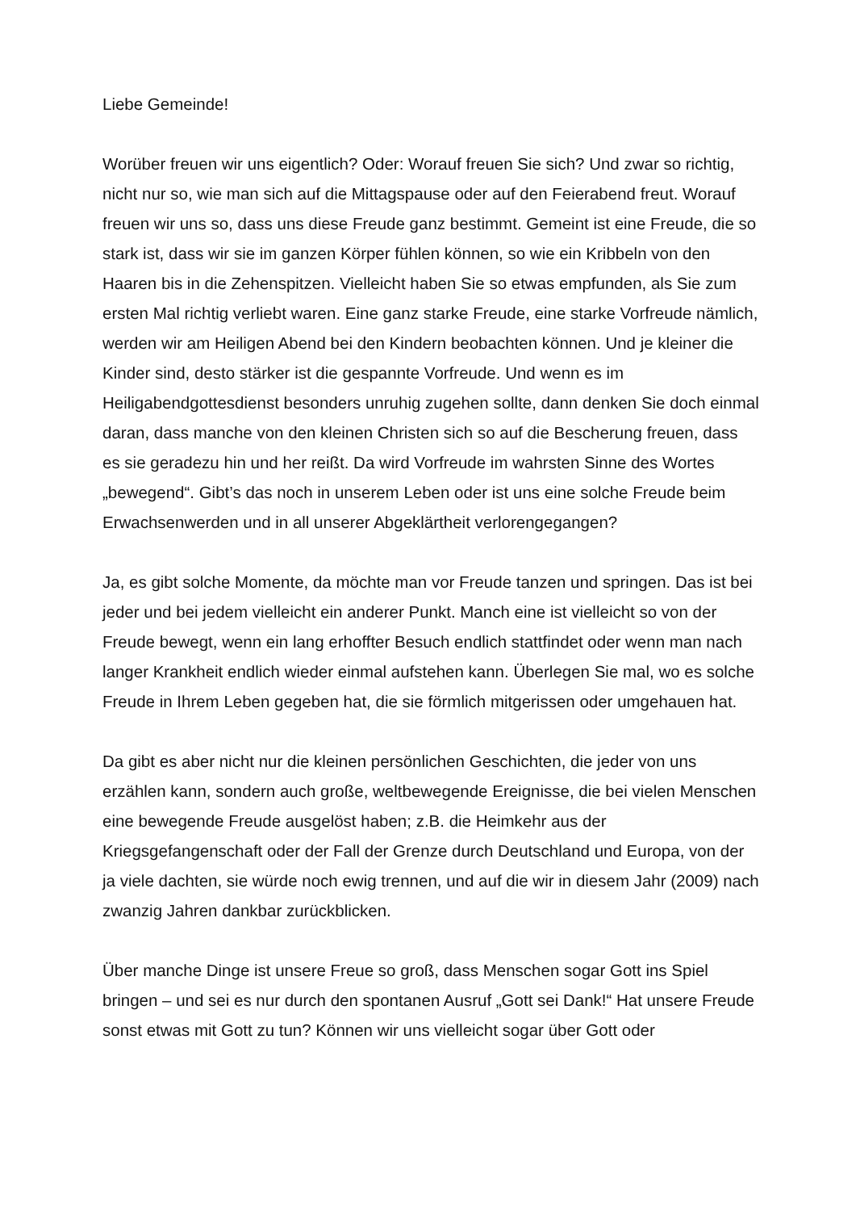Liebe Gemeinde!
Worüber freuen wir uns eigentlich? Oder: Worauf freuen Sie sich? Und zwar so richtig, nicht nur so, wie man sich auf die Mittagspause oder auf den Feierabend freut. Worauf freuen wir uns so, dass uns diese Freude ganz bestimmt. Gemeint ist eine Freude, die so stark ist, dass wir sie im ganzen Körper fühlen können, so wie ein Kribbeln von den Haaren bis in die Zehenspitzen. Vielleicht haben Sie so etwas empfunden, als Sie zum ersten Mal richtig verliebt waren. Eine ganz starke Freude, eine starke Vorfreude nämlich, werden wir am Heiligen Abend bei den Kindern beobachten können. Und je kleiner die Kinder sind, desto stärker ist die gespannte Vorfreude. Und wenn es im Heiligabendgottesdienst besonders unruhig zugehen sollte, dann denken Sie doch einmal daran, dass manche von den kleinen Christen sich so auf die Bescherung freuen, dass es sie geradezu hin und her reißt. Da wird Vorfreude im wahrsten Sinne des Wortes „bewegend“. Gibt’s das noch in unserem Leben oder ist uns eine solche Freude beim Erwachsenwerden und in all unserer Abgeklärtheit verlorengegangen?
Ja, es gibt solche Momente, da möchte man vor Freude tanzen und springen. Das ist bei jeder und bei jedem vielleicht ein anderer Punkt. Manch eine ist vielleicht so von der Freude bewegt, wenn ein lang erhoffter Besuch endlich stattfindet oder wenn man nach langer Krankheit endlich wieder einmal aufstehen kann. Überlegen Sie mal, wo es solche Freude in Ihrem Leben gegeben hat, die sie förmlich mitgerissen oder umgehauen hat.
Da gibt es aber nicht nur die kleinen persönlichen Geschichten, die jeder von uns erzählen kann, sondern auch große, weltbewegende Ereignisse, die bei vielen Menschen eine bewegende Freude ausgelöst haben; z.B. die Heimkehr aus der Kriegsgefangenschaft oder der Fall der Grenze durch Deutschland und Europa, von der ja viele dachten, sie würde noch ewig trennen, und auf die wir in diesem Jahr (2009) nach zwanzig Jahren dankbar zurückblicken.
Über manche Dinge ist unsere Freue so groß, dass Menschen sogar Gott ins Spiel bringen – und sei es nur durch den spontanen Ausruf „Gott sei Dank!“ Hat unsere Freude sonst etwas mit Gott zu tun? Können wir uns vielleicht sogar über Gott oder